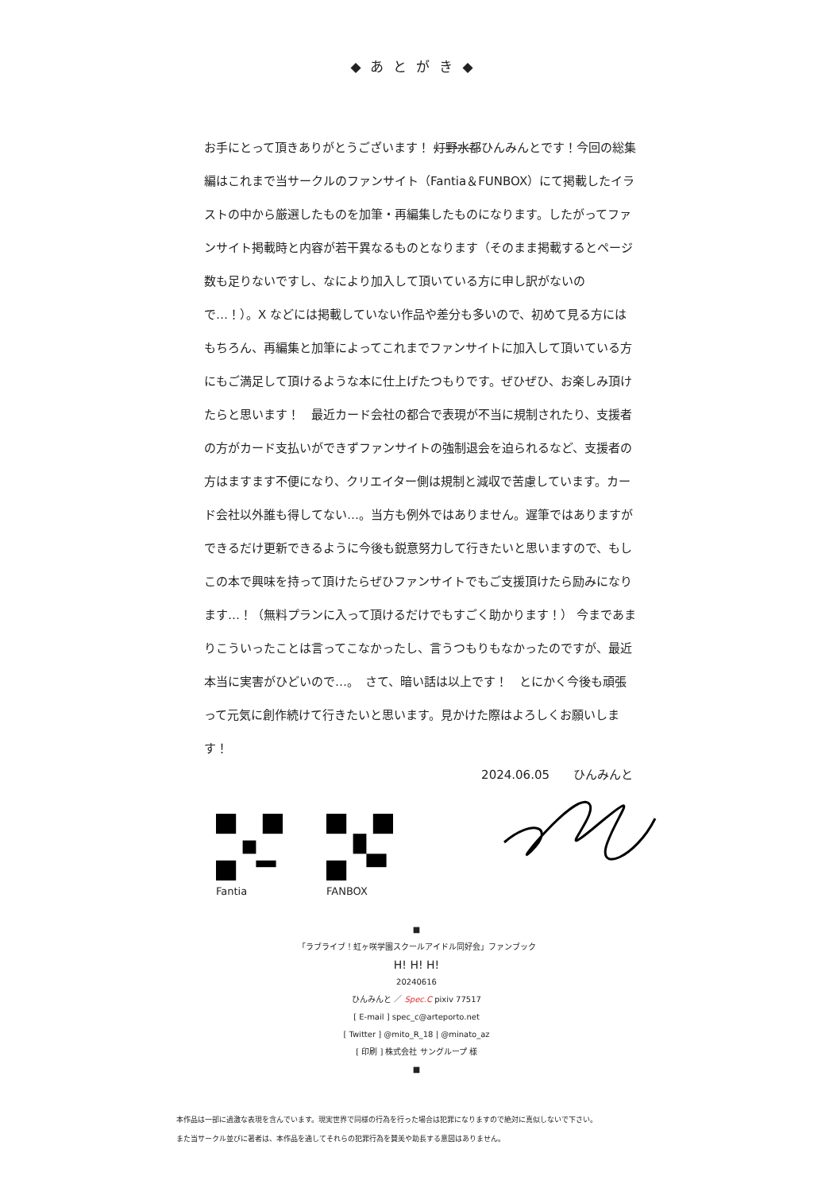◆あとがき◆
お手にとって頂きありがとうございます！ 灯野水都ひんみんとです！今回の総集編はこれまで当サークルのファンサイト（Fantia＆FUNBOX）にて掲載したイラストの中から厳選したものを加筆・再編集したものになります。したがってファンサイト掲載時と内容が若干異なるものとなります（そのまま掲載するとページ数も足りないですし、なにより加入して頂いている方に申し訳がないので…！）。X などには掲載していない作品や差分も多いので、初めて見る方にはもちろん、再編集と加筆によってこれまでファンサイトに加入して頂いている方にもご満足して頂けるような本に仕上げたつもりです。ぜひぜひ、お楽しみ頂けたらと思います！　最近カード会社の都合で表現が不当に規制されたり、支援者の方がカード支払いができずファンサイトの強制退会を迫られるなど、支援者の方はますます不便になり、クリエイター側は規制と減収で苦慮しています。カード会社以外誰も得してない…。当方も例外ではありません。遅筆ではありますができるだけ更新できるように今後も鋭意努力して行きたいと思いますので、もしこの本で興味を持って頂けたらぜひファンサイトでもご支援頂けたら励みになります…！（無料プランに入って頂けるだけでもすごく助かります！） 今まであまりこういったことは言ってこなかったし、言うつもりもなかったのですが、最近本当に実害がひどいので…。　さて、暗い話は以上です！　とにかく今後も頑張って元気に創作続けて行きたいと思います。見かけた際はよろしくお願いします！
2024.06.05　　ひんみんと
Fantia FANBOX
■
「ラブライブ！虹ヶ咲学園スクールアイドル同好会」ファンブック
H! H! H!
20240616
ひんみんと ／ Spec.C pixiv 77517
[ E-mail ] spec_c@arteporto.net
[ Twitter ] @mito_R_18 | @minato_az
[ 印刷 ] 株式会社 サングループ 様
■
本作品は一部に過激な表現を含んでいます。現実世界で同様の行為を行った場合は犯罪になりますので絶対に真似しないで下さい。
また当サークル並びに著者は、本作品を通してそれらの犯罪行為を賛美や助長する意図はありません。